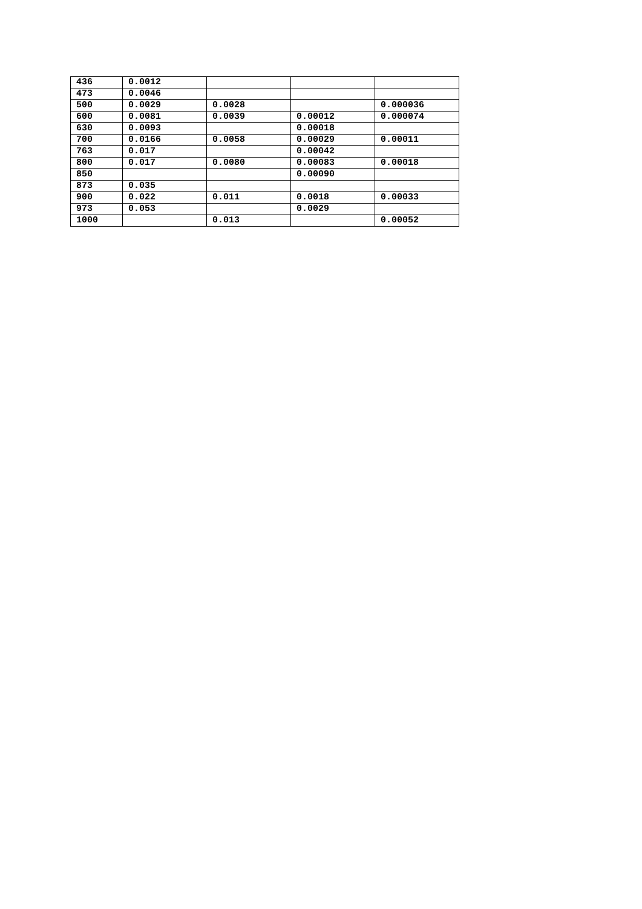| 436 | 0.0012 | | | |
| 473 | 0.0046 | | | |
| 500 | 0.0029 | 0.0028 | | 0.000036 |
| 600 | 0.0081 | 0.0039 | 0.00012 | 0.000074 |
| 630 | 0.0093 | | 0.00018 | |
| 700 | 0.0166 | 0.0058 | 0.00029 | 0.00011 |
| 763 | 0.017 | | 0.00042 | |
| 800 | 0.017 | 0.0080 | 0.00083 | 0.00018 |
| 850 | | | 0.00090 | |
| 873 | 0.035 | | | |
| 900 | 0.022 | 0.011 | 0.0018 | 0.00033 |
| 973 | 0.053 | | 0.0029 | |
| 1000 | | 0.013 | | 0.00052 |